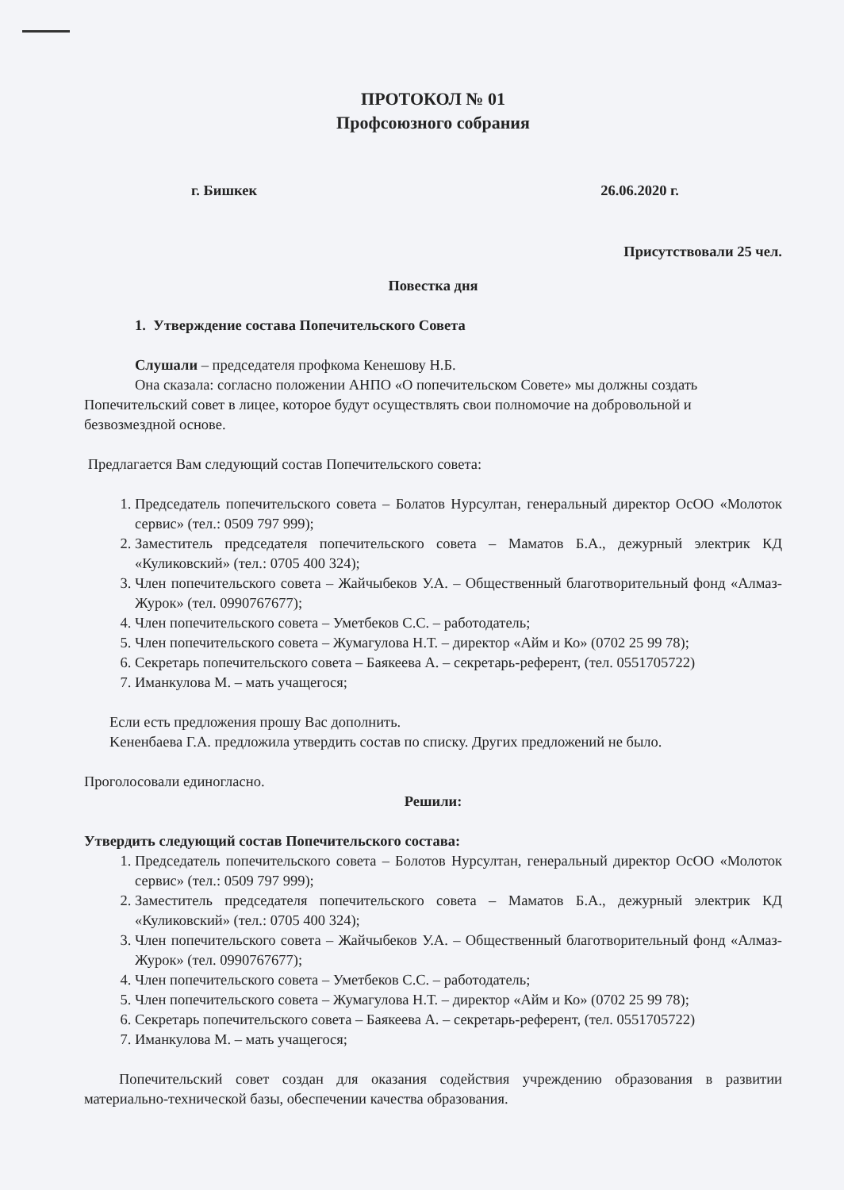ПРОТОКОЛ № 01
Профсоюзного собрания
г. Бишкек 26.06.2020 г.
Присутствовали 25 чел.
Повестка дня
1. Утверждение состава Попечительского Совета
Слушали – председателя профкома Кенешову Н.Б.
Она сказала: согласно положении АНПО «О попечительском Совете» мы должны создать Попечительский совет в лицее, которое будут осуществлять свои полномочие на добровольной и безвозмездной основе.
Предлагается Вам следующий состав Попечительского совета:
1. Председатель попечительского совета – Болатов Нурсултан, генеральный директор ОсОО «Молоток сервис» (тел.: 0509 797 999);
2. Заместитель председателя попечительского совета – Маматов Б.А., дежурный электрик КД «Куликовский» (тел.: 0705 400 324);
3. Член попечительского совета – Жайчыбеков У.А. – Общественный благотворительный фонд «Алмаз-Журок» (тел. 0990767677);
4. Член попечительского совета – Уметбеков С.С. – работодатель;
5. Член попечительского совета – Жумагулова Н.Т. – директор «Айм и Ко» (0702 25 99 78);
6. Секретарь попечительского совета – Баякеева А. – секретарь-референт, (тел. 0551705722)
7. Иманкулова М. – мать учащегося;
Если есть предложения прошу Вас дополнить.
Keненбаева Г.А. предложила утвердить состав по списку. Других предложений не было.
Проголосовали единогласно.
Решили:
Утвердить следующий состав Попечительского состава:
1. Председатель попечительского совета – Болотов Нурсултан, генеральный директор ОсОО «Молоток сервис» (тел.: 0509 797 999);
2. Заместитель председателя попечительского совета – Маматов Б.А., дежурный электрик КД «Куликовский» (тел.: 0705 400 324);
3. Член попечительского совета – Жайчыбеков У.А. – Общественный благотворительный фонд «Алмаз-Журок» (тел. 0990767677);
4. Член попечительского совета – Уметбеков С.С. – работодатель;
5. Член попечительского совета – Жумагулова Н.Т. – директор «Айм и Ко» (0702 25 99 78);
6. Секретарь попечительского совета – Баякеева А. – секретарь-референт, (тел. 0551705722)
7. Иманкулова М. – мать учащегося;
Попечительский совет создан для оказания содействия учреждению образования в развитии материально-технической базы, обеспечении качества образования.